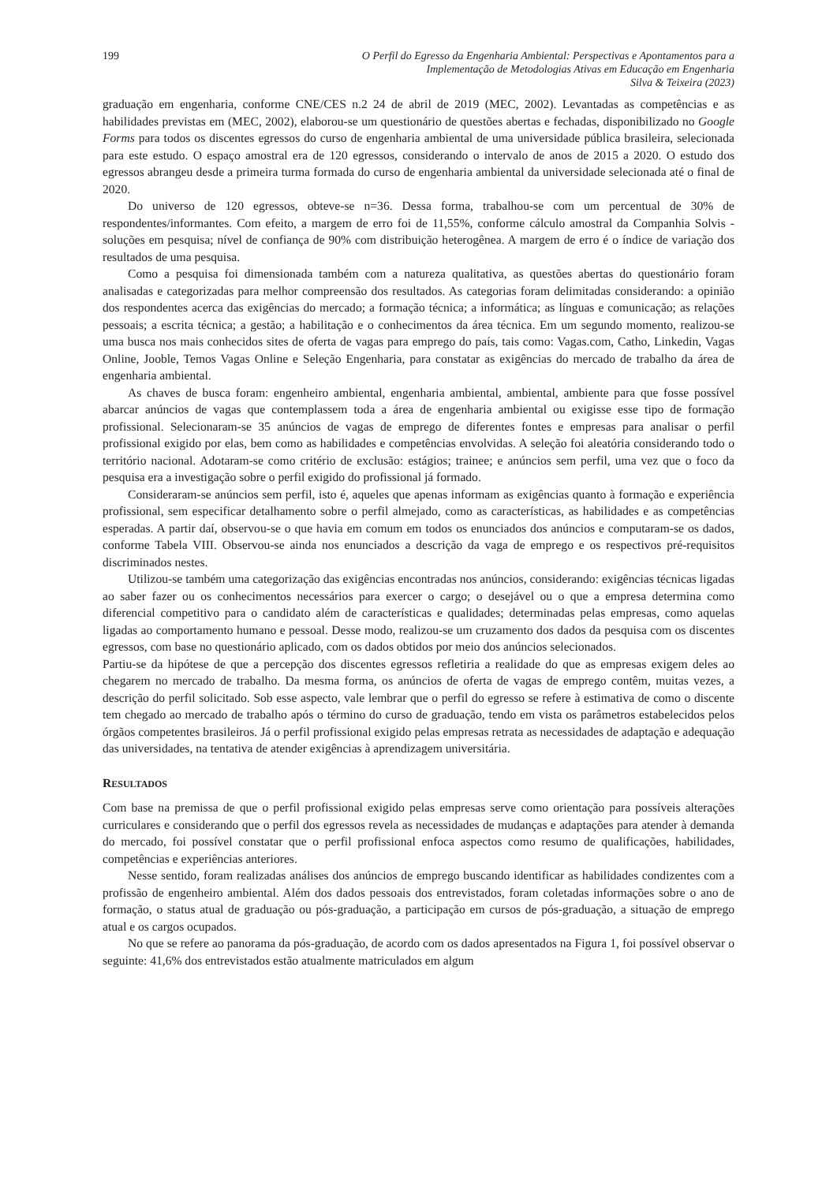199 O Perfil do Egresso da Engenharia Ambiental: Perspectivas e Apontamentos para a
Implementação de Metodologias Ativas em Educação em Engenharia
Silva & Teixeira (2023)
graduação em engenharia, conforme CNE/CES n.2 24 de abril de 2019 (MEC, 2002). Levantadas as competências e as habilidades previstas em (MEC, 2002), elaborou-se um questionário de questões abertas e fechadas, disponibilizado no Google Forms para todos os discentes egressos do curso de engenharia ambiental de uma universidade pública brasileira, selecionada para este estudo. O espaço amostral era de 120 egressos, considerando o intervalo de anos de 2015 a 2020. O estudo dos egressos abrangeu desde a primeira turma formada do curso de engenharia ambiental da universidade selecionada até o final de 2020.
Do universo de 120 egressos, obteve-se n=36. Dessa forma, trabalhou-se com um percentual de 30% de respondentes/informantes. Com efeito, a margem de erro foi de 11,55%, conforme cálculo amostral da Companhia Solvis - soluções em pesquisa; nível de confiança de 90% com distribuição heterogênea. A margem de erro é o índice de variação dos resultados de uma pesquisa.
Como a pesquisa foi dimensionada também com a natureza qualitativa, as questões abertas do questionário foram analisadas e categorizadas para melhor compreensão dos resultados. As categorias foram delimitadas considerando: a opinião dos respondentes acerca das exigências do mercado; a formação técnica; a informática; as línguas e comunicação; as relações pessoais; a escrita técnica; a gestão; a habilitação e o conhecimentos da área técnica. Em um segundo momento, realizou-se uma busca nos mais conhecidos sites de oferta de vagas para emprego do país, tais como: Vagas.com, Catho, Linkedin, Vagas Online, Jooble, Temos Vagas Online e Seleção Engenharia, para constatar as exigências do mercado de trabalho da área de engenharia ambiental.
As chaves de busca foram: engenheiro ambiental, engenharia ambiental, ambiental, ambiente para que fosse possível abarcar anúncios de vagas que contemplassem toda a área de engenharia ambiental ou exigisse esse tipo de formação profissional. Selecionaram-se 35 anúncios de vagas de emprego de diferentes fontes e empresas para analisar o perfil profissional exigido por elas, bem como as habilidades e competências envolvidas. A seleção foi aleatória considerando todo o território nacional. Adotaram-se como critério de exclusão: estágios; trainee; e anúncios sem perfil, uma vez que o foco da pesquisa era a investigação sobre o perfil exigido do profissional já formado.
Consideraram-se anúncios sem perfil, isto é, aqueles que apenas informam as exigências quanto à formação e experiência profissional, sem especificar detalhamento sobre o perfil almejado, como as características, as habilidades e as competências esperadas. A partir daí, observou-se o que havia em comum em todos os enunciados dos anúncios e computaram-se os dados, conforme Tabela VIII. Observou-se ainda nos enunciados a descrição da vaga de emprego e os respectivos pré-requisitos discriminados nestes.
Utilizou-se também uma categorização das exigências encontradas nos anúncios, considerando: exigências técnicas ligadas ao saber fazer ou os conhecimentos necessários para exercer o cargo; o desejável ou o que a empresa determina como diferencial competitivo para o candidato além de características e qualidades; determinadas pelas empresas, como aquelas ligadas ao comportamento humano e pessoal. Desse modo, realizou-se um cruzamento dos dados da pesquisa com os discentes egressos, com base no questionário aplicado, com os dados obtidos por meio dos anúncios selecionados.
Partiu-se da hipótese de que a percepção dos discentes egressos refletiria a realidade do que as empresas exigem deles ao chegarem no mercado de trabalho. Da mesma forma, os anúncios de oferta de vagas de emprego contêm, muitas vezes, a descrição do perfil solicitado. Sob esse aspecto, vale lembrar que o perfil do egresso se refere à estimativa de como o discente tem chegado ao mercado de trabalho após o término do curso de graduação, tendo em vista os parâmetros estabelecidos pelos órgãos competentes brasileiros. Já o perfil profissional exigido pelas empresas retrata as necessidades de adaptação e adequação das universidades, na tentativa de atender exigências à aprendizagem universitária.
RESULTADOS
Com base na premissa de que o perfil profissional exigido pelas empresas serve como orientação para possíveis alterações curriculares e considerando que o perfil dos egressos revela as necessidades de mudanças e adaptações para atender à demanda do mercado, foi possível constatar que o perfil profissional enfoca aspectos como resumo de qualificações, habilidades, competências e experiências anteriores.
Nesse sentido, foram realizadas análises dos anúncios de emprego buscando identificar as habilidades condizentes com a profissão de engenheiro ambiental. Além dos dados pessoais dos entrevistados, foram coletadas informações sobre o ano de formação, o status atual de graduação ou pós-graduação, a participação em cursos de pós-graduação, a situação de emprego atual e os cargos ocupados.
No que se refere ao panorama da pós-graduação, de acordo com os dados apresentados na Figura 1, foi possível observar o seguinte: 41,6% dos entrevistados estão atualmente matriculados em algum